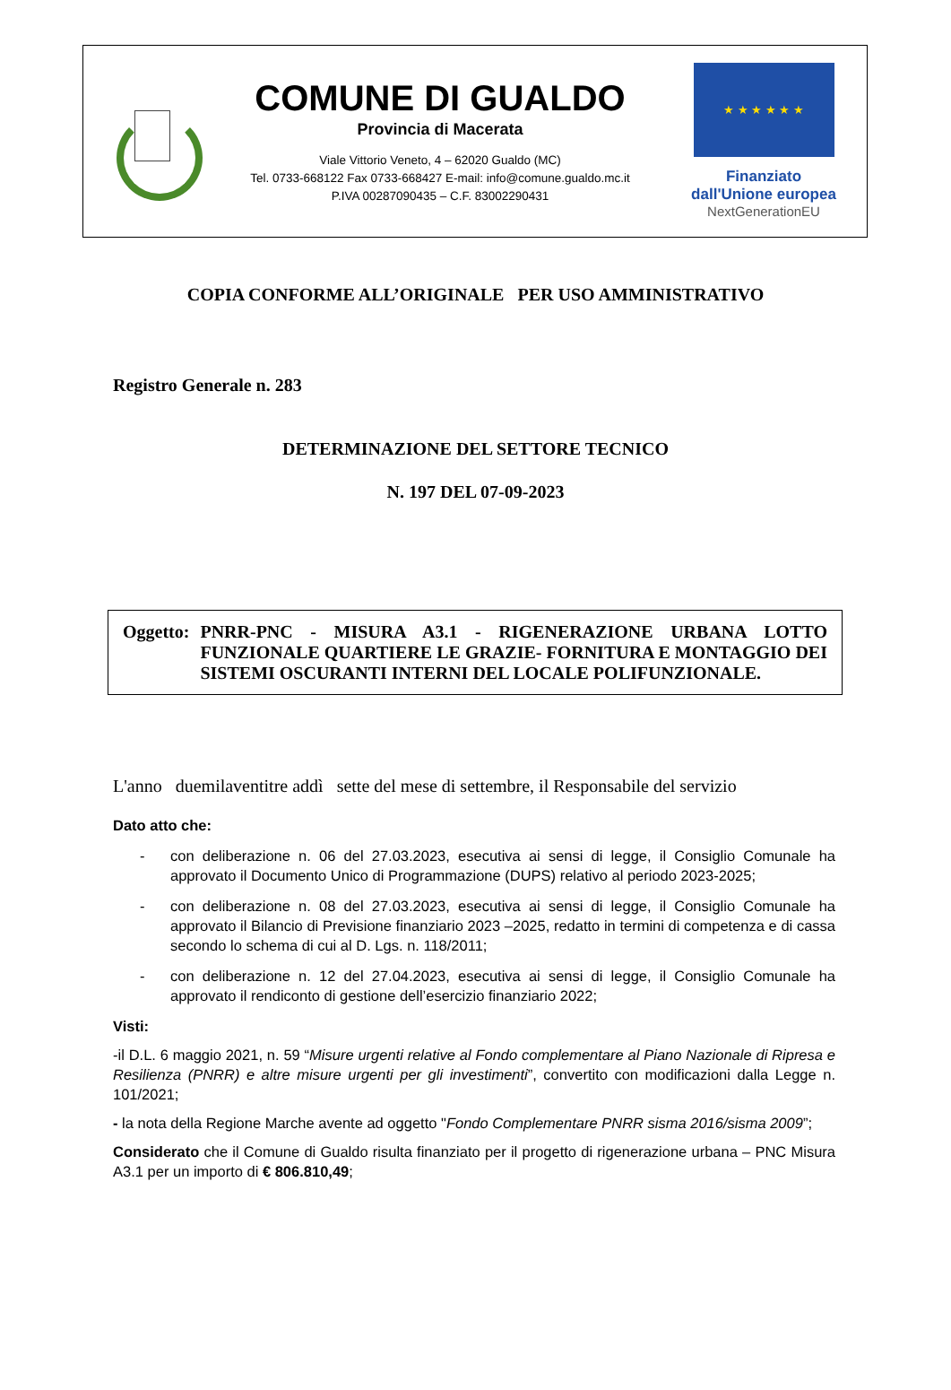COMUNE DI GUALDO
Provincia di Macerata
Viale Vittorio Veneto, 4 – 62020 Gualdo (MC)
Tel. 0733-668122 Fax 0733-668427 E-mail: info@comune.gualdo.mc.it
P.IVA 00287090435 – C.F. 83002290431
★ ★ ★ ★ ★ ★
Finanziato
dall'Unione europea
NextGenerationEU
COPIA CONFORME ALL’ORIGINALE PER USO AMMINISTRATIVO
Registro Generale n. 283
DETERMINAZIONE DEL SETTORE TECNICO
N. 197 DEL 07-09-2023
Oggetto: PNRR-PNC - MISURA A3.1 - RIGENERAZIONE URBANA LOTTO FUNZIONALE QUARTIERE LE GRAZIE- FORNITURA E MONTAGGIO DEI SISTEMI OSCURANTI INTERNI DEL LOCALE POLIFUNZIONALE.
L'anno duemilaventitre addì sette del mese di settembre, il Responsabile del servizio
Dato atto che:
- con deliberazione n. 06 del 27.03.2023, esecutiva ai sensi di legge, il Consiglio Comunale ha approvato il Documento Unico di Programmazione (DUPS) relativo al periodo 2023-2025;
- con deliberazione n. 08 del 27.03.2023, esecutiva ai sensi di legge, il Consiglio Comunale ha approvato il Bilancio di Previsione finanziario 2023 –2025, redatto in termini di competenza e di cassa secondo lo schema di cui al D. Lgs. n. 118/2011;
- con deliberazione n. 12 del 27.04.2023, esecutiva ai sensi di legge, il Consiglio Comunale ha approvato il rendiconto di gestione dell’esercizio finanziario 2022;
Visti:
-il D.L. 6 maggio 2021, n. 59 “Misure urgenti relative al Fondo complementare al Piano Nazionale di Ripresa e Resilienza (PNRR) e altre misure urgenti per gli investimenti”, convertito con modificazioni dalla Legge n. 101/2021;
- la nota della Regione Marche avente ad oggetto "Fondo Complementare PNRR sisma 2016/sisma 2009”;
Considerato che il Comune di Gualdo risulta finanziato per il progetto di rigenerazione urbana – PNC Misura A3.1 per un importo di € 806.810,49;